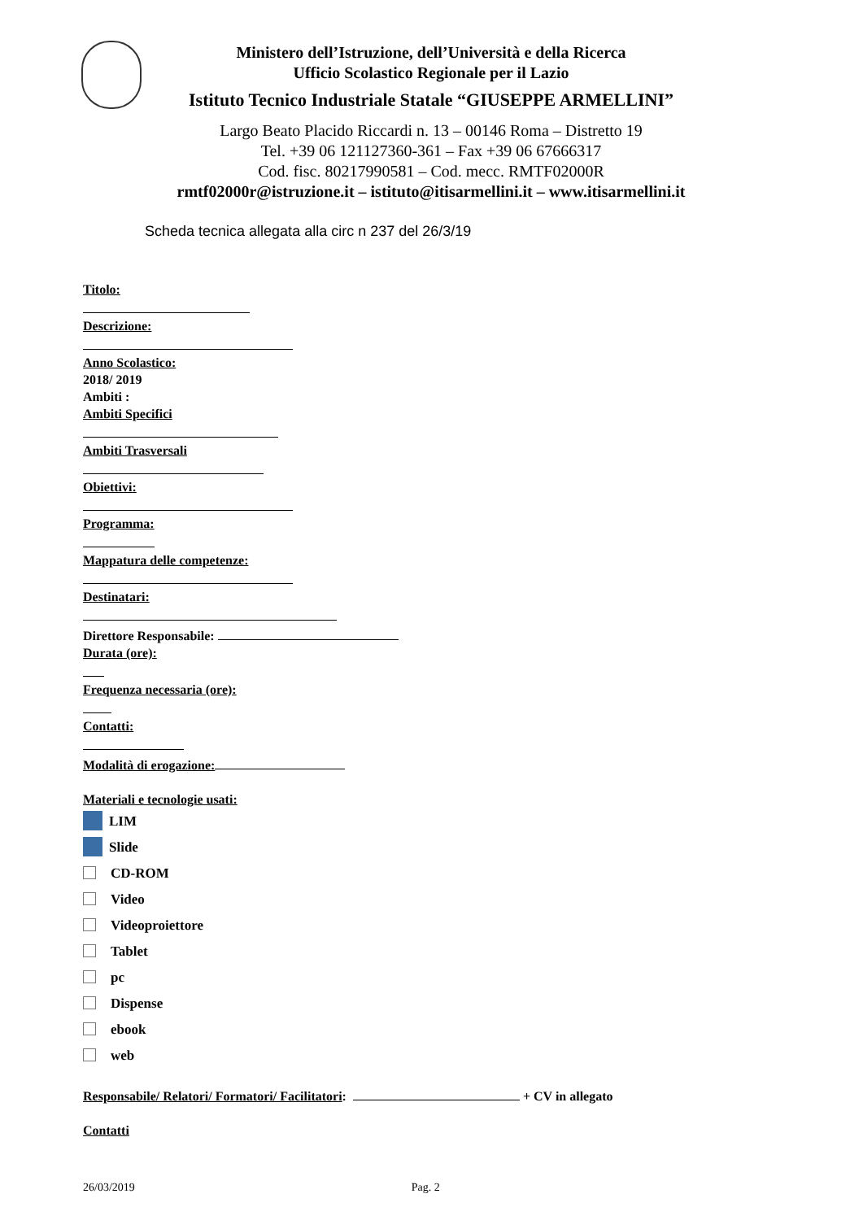Ministero dell’Istruzione, dell’Università e della Ricerca
Ufficio Scolastico Regionale per il Lazio
Istituto Tecnico Industriale Statale “GIUSEPPE ARMELLINI”
Largo Beato Placido Riccardi n. 13 – 00146 Roma – Distretto 19
Tel. +39 06 121127360-361 – Fax +39 06 67666317
Cod. fisc. 80217990581 – Cod. mecc. RMTF02000R
rmtf02000r@istruzione.it – istituto@itisarmellini.it – www.itisarmellini.it
Scheda tecnica allegata alla circ n 237 del 26/3/19
Titolo:
Descrizione:
Anno Scolastico:
2018/ 2019
Ambiti :
Ambiti Specifici
Ambiti Trasversali
Obiettivi:
Programma:
Mappatura delle competenze:
Destinatari:
Direttore Responsabile:
Durata (ore):
Frequenza necessaria (ore):
Contatti:
Modalità di erogazione:
Materiali e tecnologie usati:
LIM
Slide
CD-ROM
Video
Videoproiettore
Tablet
pc
Dispense
ebook
web
Responsabile/ Relatori/ Formatori/ Facilitatori: + CV in allegato
Contatti
26/03/2019 Pag. 2